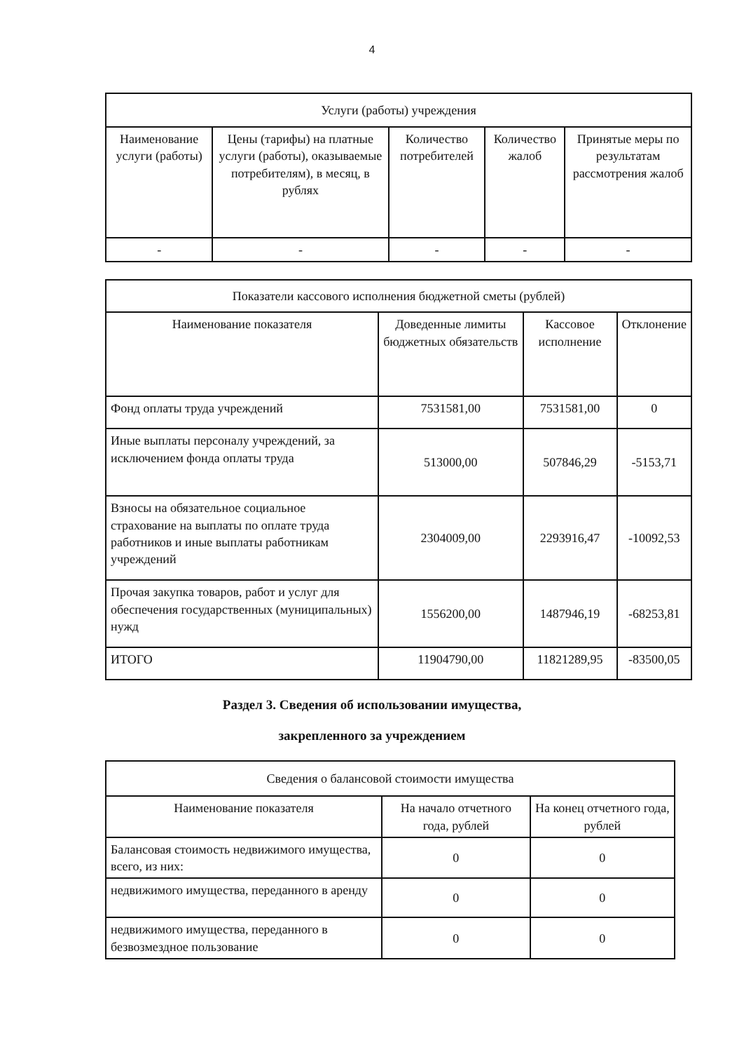4
| Услуги (работы) учреждения | | | | |
| --- | --- | --- | --- | --- |
| Наименование услуги (работы) | Цены (тарифы) на платные услуги (работы), оказываемые потребителям), в месяц, в рублях | Количество потребителей | Количество жалоб | Принятые меры по результатам рассмотрения жалоб |
| - | - | - | - | - |
| Показатели кассового исполнения бюджетной сметы (рублей) | | | |
| --- | --- | --- | --- |
| Наименование показателя | Доведенные лимиты бюджетных обязательств | Кассовое исполнение | Отклонение |
| Фонд оплаты труда учреждений | 7531581,00 | 7531581,00 | 0 |
| Иные выплаты персоналу учреждений, за исключением фонда оплаты труда | 513000,00 | 507846,29 | -5153,71 |
| Взносы на обязательное социальное страхование на выплаты по оплате труда работников и иные выплаты работникам учреждений | 2304009,00 | 2293916,47 | -10092,53 |
| Прочая закупка товаров, работ и услуг для обеспечения государственных (муниципальных) нужд | 1556200,00 | 1487946,19 | -68253,81 |
| ИТОГО | 11904790,00 | 11821289,95 | -83500,05 |
Раздел 3. Сведения об использовании имущества,
закрепленного за учреждением
| Сведения о балансовой стоимости имущества | | |
| --- | --- | --- |
| Наименование показателя | На начало отчетного года, рублей | На конец отчетного года, рублей |
| Балансовая стоимость недвижимого имущества, всего, из них: | 0 | 0 |
| недвижимого имущества, переданного в аренду | 0 | 0 |
| недвижимого имущества, переданного в безвозмездное пользование | 0 | 0 |